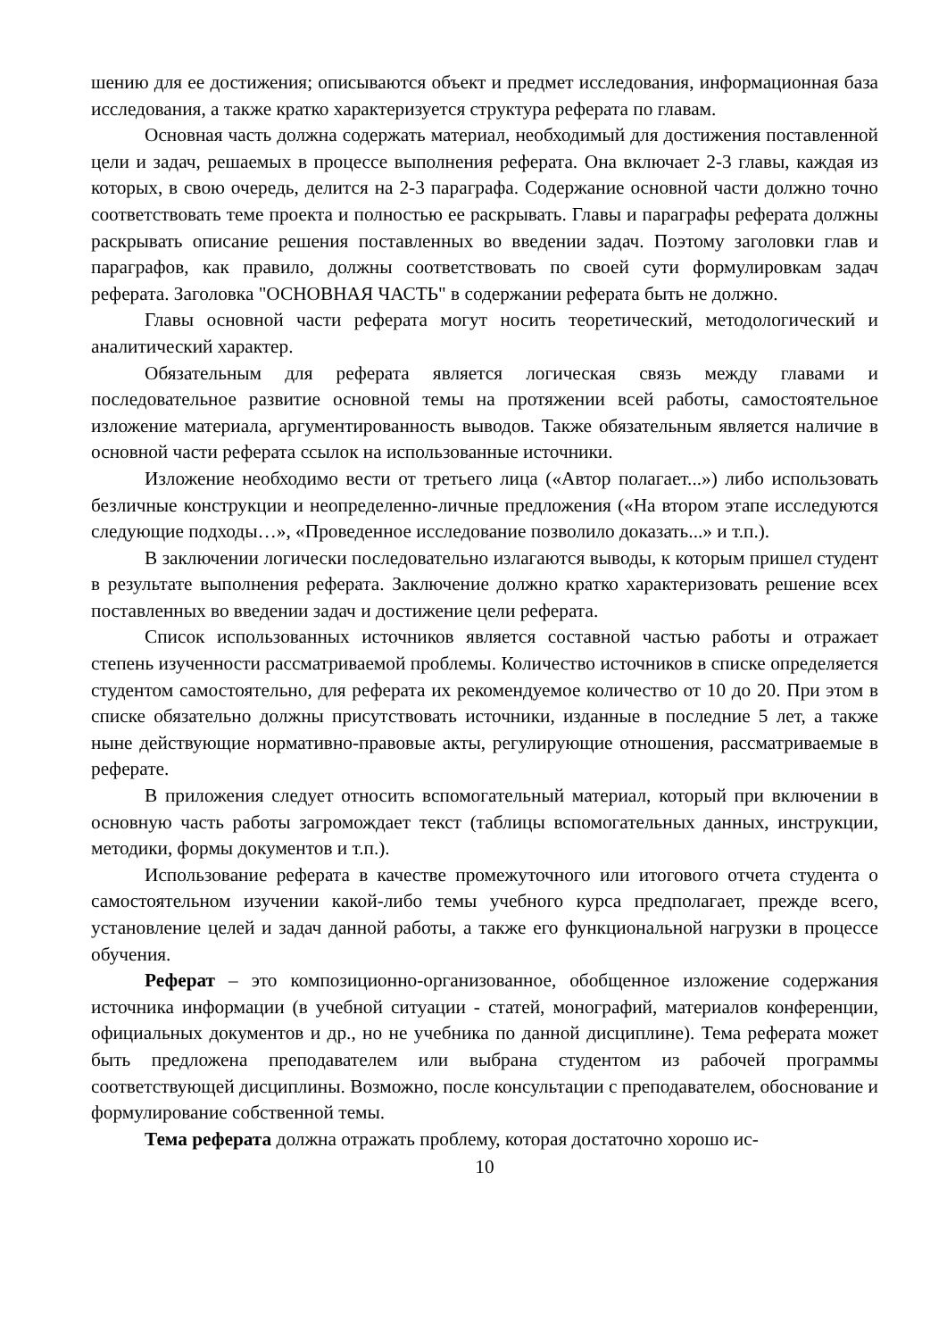шению для ее достижения; описываются объект и предмет исследования, информационная база исследования, а также кратко характеризуется структура реферата по главам.
Основная часть должна содержать материал, необходимый для достижения поставленной цели и задач, решаемых в процессе выполнения реферата. Она включает 2-3 главы, каждая из которых, в свою очередь, делится на 2-3 параграфа. Содержание основной части должно точно соответствовать теме проекта и полностью ее раскрывать. Главы и параграфы реферата должны раскрывать описание решения поставленных во введении задач. Поэтому заголовки глав и параграфов, как правило, должны соответствовать по своей сути формулировкам задач реферата. Заголовка "ОСНОВНАЯ ЧАСТЬ" в содержании реферата быть не должно.
Главы основной части реферата могут носить теоретический, методологический и аналитический характер.
Обязательным для реферата является логическая связь между главами и последовательное развитие основной темы на протяжении всей работы, самостоятельное изложение материала, аргументированность выводов. Также обязательным является наличие в основной части реферата ссылок на использованные источники.
Изложение необходимо вести от третьего лица («Автор полагает...») либо использовать безличные конструкции и неопределенно-личные предложения («На втором этапе исследуются следующие подходы…», «Проведенное исследование позволило доказать...» и т.п.).
В заключении логически последовательно излагаются выводы, к которым пришел студент в результате выполнения реферата. Заключение должно кратко характеризовать решение всех поставленных во введении задач и достижение цели реферата.
Список использованных источников является составной частью работы и отражает степень изученности рассматриваемой проблемы. Количество источников в списке определяется студентом самостоятельно, для реферата их рекомендуемое количество от 10 до 20. При этом в списке обязательно должны присутствовать источники, изданные в последние 5 лет, а также ныне действующие нормативно-правовые акты, регулирующие отношения, рассматриваемые в реферате.
В приложения следует относить вспомогательный материал, который при включении в основную часть работы загромождает текст (таблицы вспомогательных данных, инструкции, методики, формы документов и т.п.).
Использование реферата в качестве промежуточного или итогового отчета студента о самостоятельном изучении какой-либо темы учебного курса предполагает, прежде всего, установление целей и задач данной работы, а также его функциональной нагрузки в процессе обучения.
Реферат – это композиционно-организованное, обобщенное изложение содержания источника информации (в учебной ситуации - статей, монографий, материалов конференции, официальных документов и др., но не учебника по данной дисциплине). Тема реферата может быть предложена преподавателем или выбрана студентом из рабочей программы соответствующей дисциплины. Возможно, после консультации с преподавателем, обоснование и формулирование собственной темы.
Тема реферата должна отражать проблему, которая достаточно хорошо ис-
10